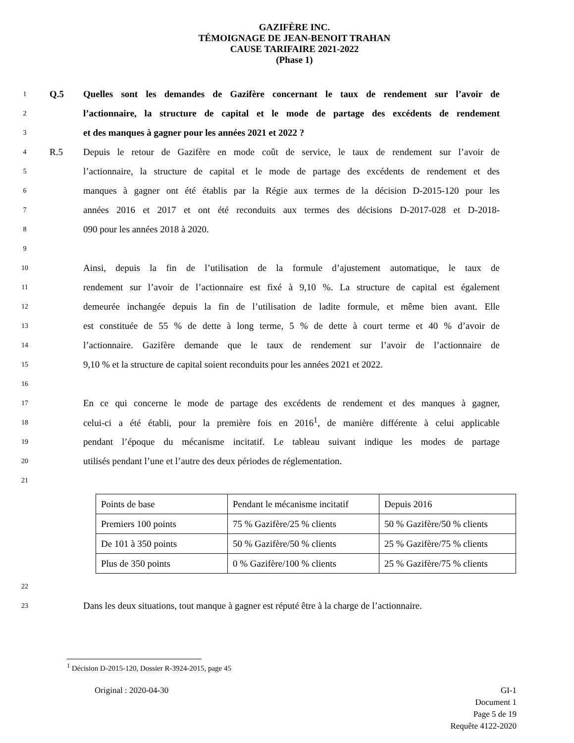GAZIFÈRE INC.
TÉMOIGNAGE DE JEAN-BENOIT TRAHAN
CAUSE TARIFAIRE 2021-2022
(Phase 1)
1 Q.5 Quelles sont les demandes de Gazifère concernant le taux de rendement sur l’avoir de
2 l’actionnaire, la structure de capital et le mode de partage des excédents de rendement
3 et des manques à gagner pour les années 2021 et 2022 ?
4 R.5 Depuis le retour de Gazifère en mode coût de service, le taux de rendement sur l’avoir de
5 l’actionnaire, la structure de capital et le mode de partage des excédents de rendement et des
6 manques à gagner ont été établis par la Régie aux termes de la décision D-2015-120 pour les
7 années 2016 et 2017 et ont été reconduits aux termes des décisions D-2017-028 et D-2018-
8 090 pour les années 2018 à 2020.
9
10 Ainsi, depuis la fin de l’utilisation de la formule d’ajustement automatique, le taux de
11 rendement sur l’avoir de l’actionnaire est fixé à 9,10 %. La structure de capital est également
12 demeurée inchangée depuis la fin de l’utilisation de ladite formule, et même bien avant. Elle
13 est constituée de 55 % de dette à long terme, 5 % de dette à court terme et 40 % d’avoir de
14 l’actionnaire. Gazifère demande que le taux de rendement sur l’avoir de l’actionnaire de
15 9,10 % et la structure de capital soient reconduits pour les années 2021 et 2022.
16
17 En ce qui concerne le mode de partage des excédents de rendement et des manques à gagner,
18 celui-ci a été établi, pour la première fois en 2016<sup>1</sup>, de manière différente à celui applicable
19 pendant l’époque du mécanisme incitatif. Le tableau suivant indique les modes de partage
20 utilisés pendant l’une et l’autre des deux périodes de réglementation.
21
| Points de base | Pendant le mécanisme incitatif | Depuis 2016 |
| Premiers 100 points | 75 % Gazifère/25 % clients | 50 % Gazifère/50 % clients |
| De 101 à 350 points | 50 % Gazifère/50 % clients | 25 % Gazifère/75 % clients |
| Plus de 350 points | 0 % Gazifère/100 % clients | 25 % Gazifère/75 % clients |
22
23 Dans les deux situations, tout manque à gagner est réputé être à la charge de l’actionnaire.
<sup>1</sup> Décision D-2015-120, Dossier R-3924-2015, page 45
Original : 2020-04-30 GI-1
Document 1
Page 5 de 19
Requête 4122-2020